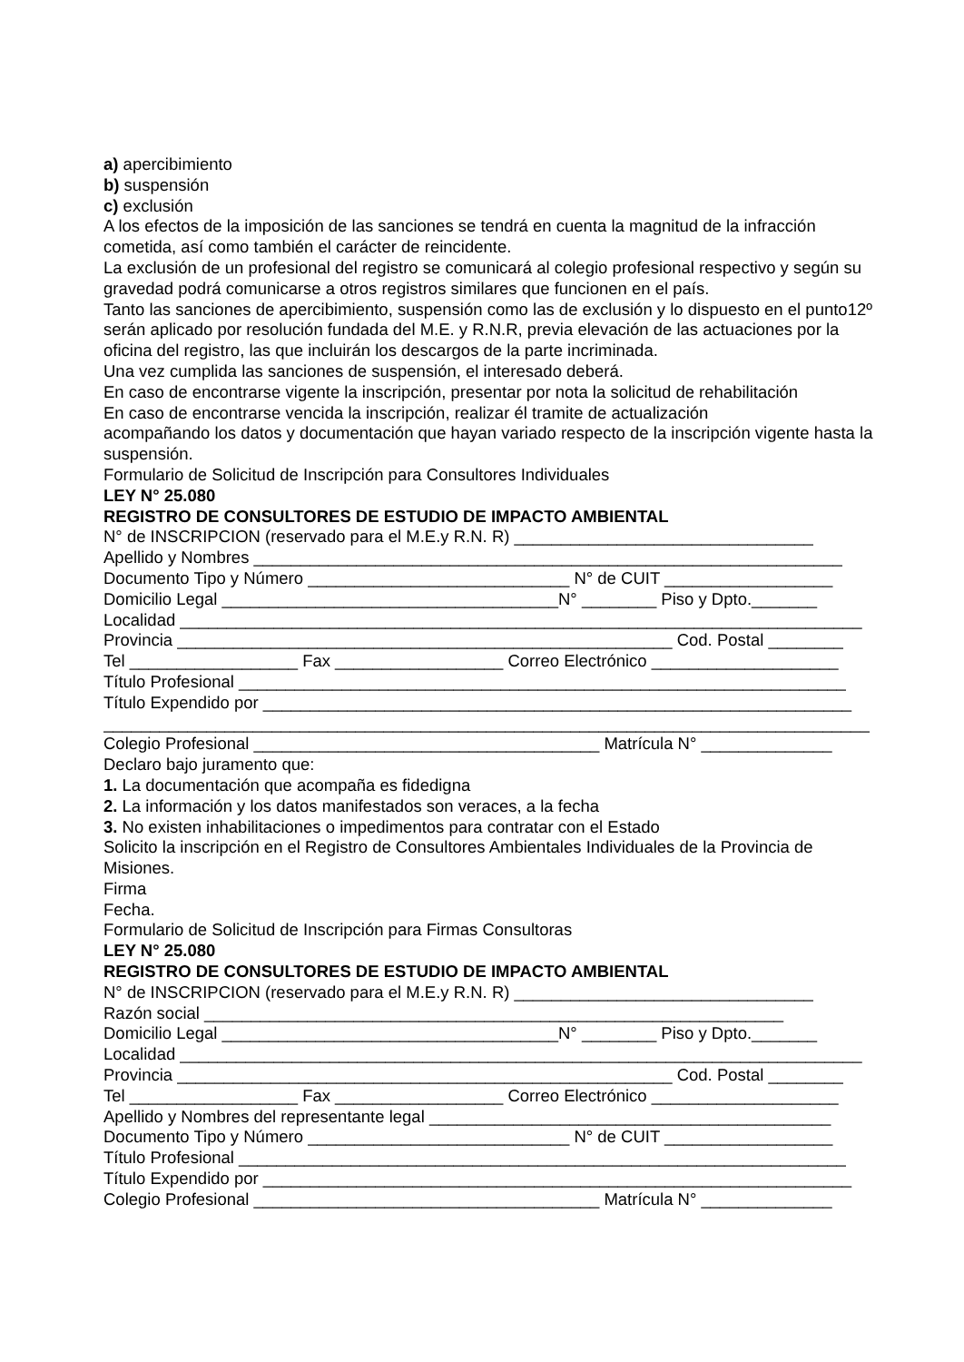a) apercibimiento
b) suspensión
c) exclusión
A los efectos de la imposición de las sanciones se tendrá en cuenta la magnitud de la infracción cometida, así como también el carácter de reincidente.
La exclusión de un profesional del registro se comunicará al colegio profesional respectivo y según su gravedad podrá comunicarse a otros registros similares que funcionen en el país.
Tanto las sanciones de apercibimiento, suspensión como las de exclusión y lo dispuesto en el punto12º serán aplicado por resolución fundada del M.E. y R.N.R, previa elevación de las actuaciones por la oficina del registro, las que incluirán los descargos de la parte incriminada.
Una vez cumplida las sanciones de suspensión, el interesado deberá.
En caso de encontrarse vigente la inscripción, presentar por nota la solicitud de rehabilitación
En caso de encontrarse vencida la inscripción, realizar él tramite de actualización
acompañando los datos y documentación que hayan variado respecto de la inscripción vigente hasta la suspensión.
Formulario de Solicitud de Inscripción para Consultores Individuales
LEY N° 25.080
REGISTRO DE CONSULTORES DE ESTUDIO DE IMPACTO AMBIENTAL
N° de INSCRIPCION (reservado para el M.E.y R.N. R) ________________________________
Apellido y Nombres _______________________________________________________________
Documento Tipo y Número ____________________________ N° de CUIT __________________
Domicilio Legal ____________________________________N° ________ Piso y Dpto._______
Localidad _________________________________________________________________________
Provincia _____________________________________________________ Cod. Postal ________
Tel __________________ Fax __________________ Correo Electrónico ____________________
Título Profesional _________________________________________________________________
Título Expendido por _______________________________________________________________
__________________________________________________________________________________
Colegio Profesional _____________________________________ Matrícula N° ______________
Declaro bajo juramento que:
1. La documentación que acompaña es fidedigna
2. La información y los datos manifestados son veraces, a la fecha
3. No existen inhabilitaciones o impedimentos para contratar con el Estado
Solicito la inscripción en el Registro de Consultores Ambientales Individuales de la Provincia de Misiones.
Firma
Fecha.
Formulario de Solicitud de Inscripción para Firmas Consultoras
LEY N° 25.080
REGISTRO DE CONSULTORES DE ESTUDIO DE IMPACTO AMBIENTAL
N° de INSCRIPCION (reservado para el M.E.y R.N. R) ________________________________
Razón social ______________________________________________________________
Domicilio Legal ____________________________________N° ________ Piso y Dpto._______
Localidad _________________________________________________________________________
Provincia _____________________________________________________ Cod. Postal ________
Tel __________________ Fax __________________ Correo Electrónico ____________________
Apellido y Nombres del representante legal ___________________________________________
Documento Tipo y Número ____________________________ N° de CUIT __________________
Título Profesional _________________________________________________________________
Título Expendido por _______________________________________________________________
Colegio Profesional _____________________________________ Matrícula N° ______________